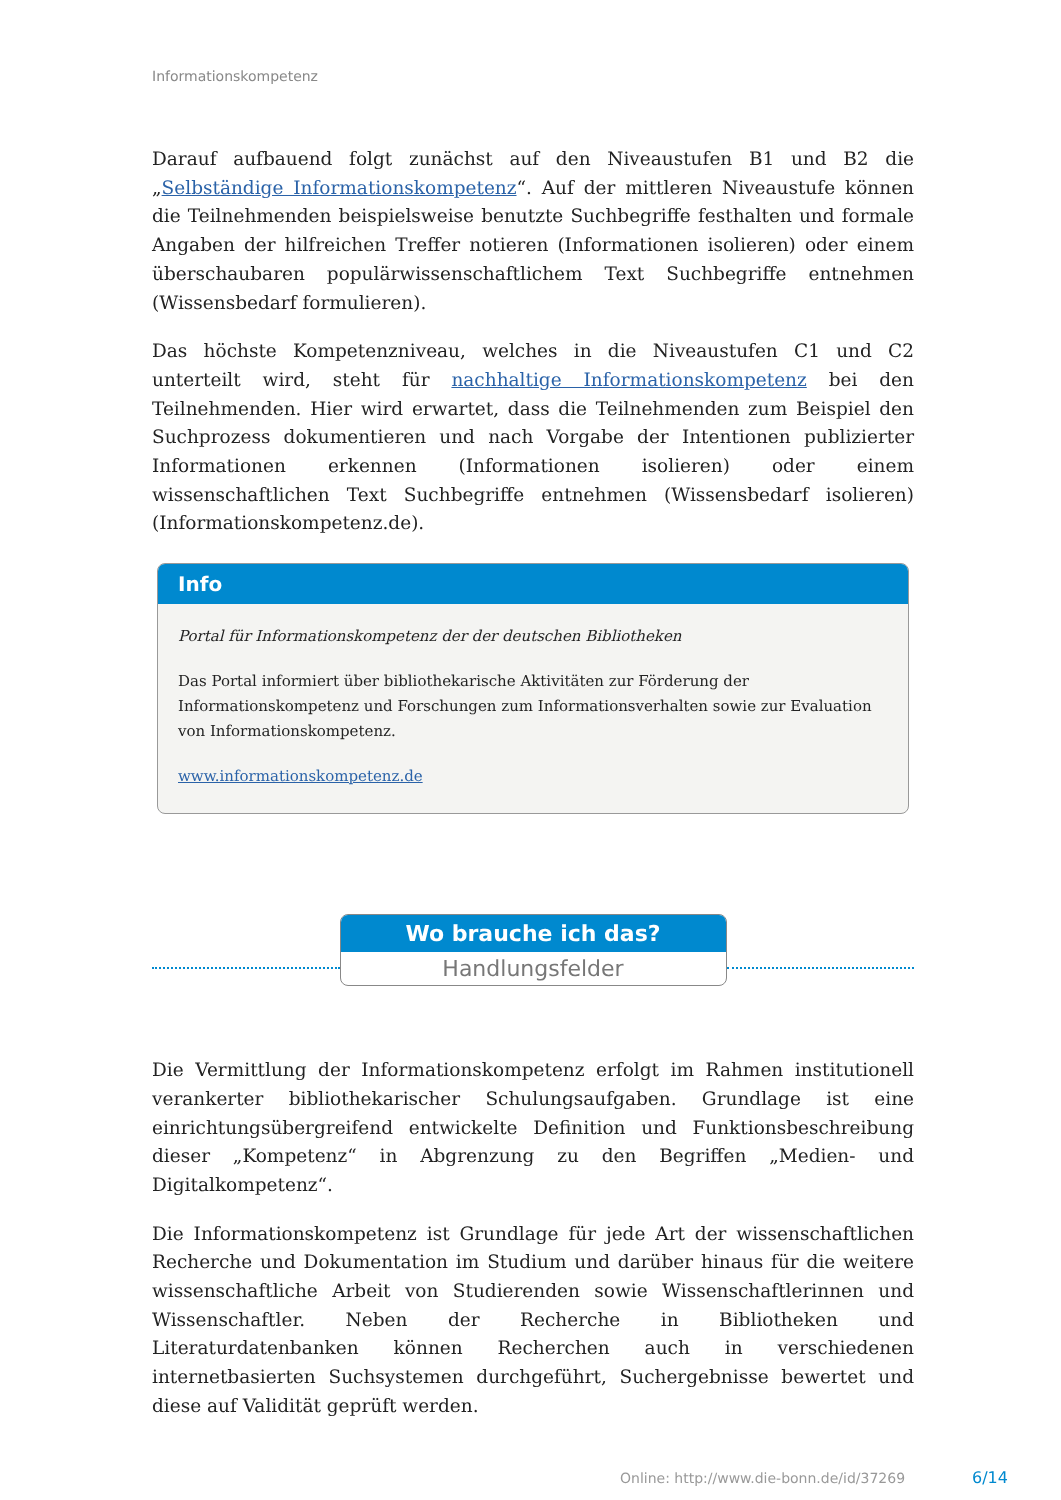Informationskompetenz
Darauf aufbauend folgt zunächst auf den Niveaustufen B1 und B2 die „Selbständige Informationskompetenz“. Auf der mittleren Niveaustufe können die Teilnehmenden beispielsweise benutzte Suchbegriffe festhalten und formale Angaben der hilfreichen Treffer notieren (Informationen isolieren) oder einem überschaubaren populärwissen­schaftlichem Text Suchbegriffe entnehmen (Wissensbedarf formulieren).
Das höchste Kompetenzniveau, welches in die Niveaustufen C1 und C2 unterteilt wird, steht für nachhaltige Informationskompetenz bei den Teilnehmenden. Hier wird erwar­tet, dass die Teilnehmenden zum Beispiel den Suchprozess dokumentieren und nach Vorgabe der Intentionen publizierter Informationen erkennen (Informationen isolieren) oder einem wissenschaftlichen Text Suchbegriffe entnehmen (Wissensbedarf isolieren) (Informationskompetenz.de).
Info
Portal für Informationskompetenz der der deutschen Bibliotheken
Das Portal informiert über bibliothekarische Aktivitäten zur Förderung der Informationskompe­tenz und Forschungen zum Informationsverhalten sowie zur Evaluation von Informationskompe­tenz.
www.informationskompetenz.de
Wo brauche ich das?
Handlungsfelder
Die Vermittlung der Informationskompetenz erfolgt im Rahmen institutionell veranker­ter bibliothekarischer Schulungsaufgaben. Grundlage ist eine einrichtungsübergreifend entwickelte Definition und Funktionsbeschreibung dieser „Kompetenz“ in Abgrenzung zu den Begriffen „Medien- und Digitalkompetenz“.
Die Informationskompetenz ist Grundlage für jede Art der wissenschaftlichen Recher­che und Dokumentation im Studium und darüber hinaus für die weitere wissenschaft­liche Arbeit von Studierenden sowie Wissenschaftlerinnen und Wissenschaftler. Neben der Recherche in Bibliotheken und Literaturdatenbanken können Recherchen auch in verschiedenen internetbasierten Suchsystemen durchgeführt, Suchergebnisse bewertet und diese auf Validität geprüft werden.
Online: http://www.die-bonn.de/id/37269
6/14